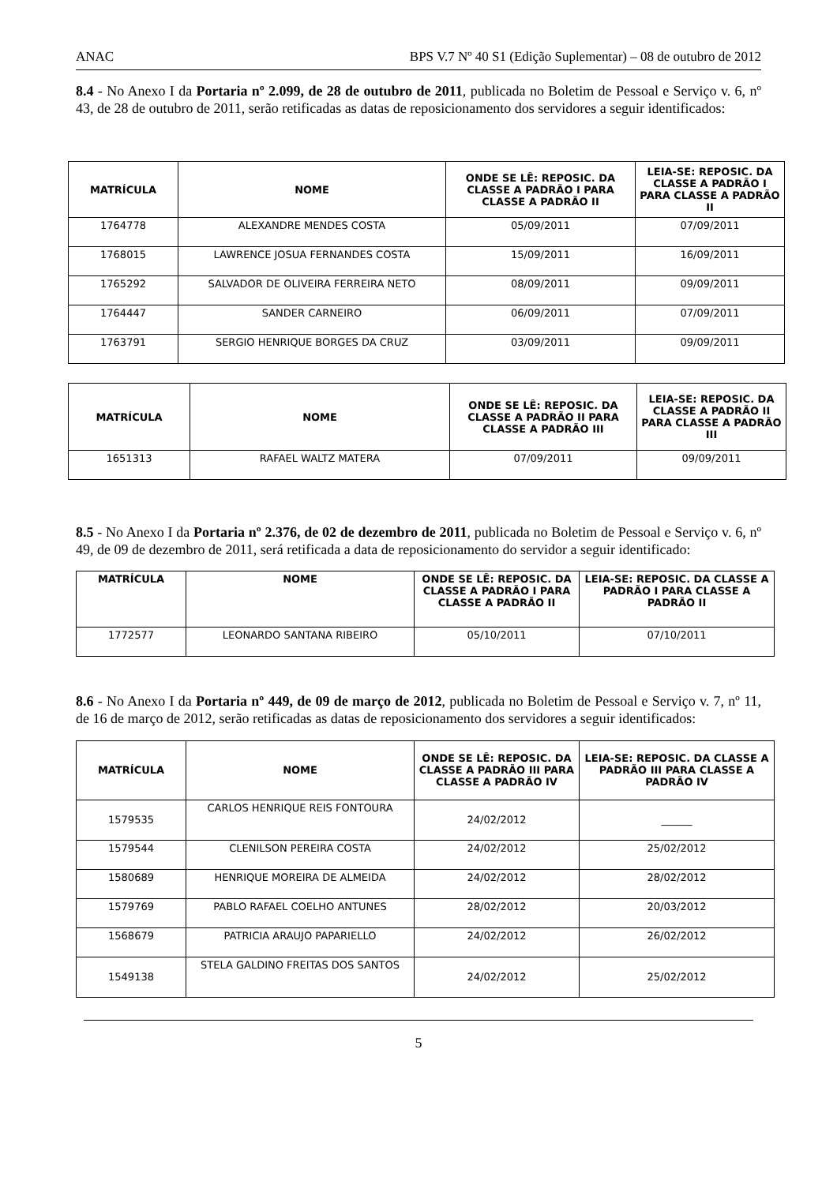ANAC BPS V.7 Nº 40 S1 (Edição Suplementar) – 08 de outubro de 2012
8.4 - No Anexo I da Portaria nº 2.099, de 28 de outubro de 2011, publicada no Boletim de Pessoal e Serviço v. 6, nº 43, de 28 de outubro de 2011, serão retificadas as datas de reposicionamento dos servidores a seguir identificados:
| MATRÍCULA | NOME | ONDE SE LÊ: REPOSIC. DA CLASSE A PADRÃO I PARA CLASSE A PADRÃO II | LEIA-SE: REPOSIC. DA CLASSE A PADRÃO I PARA CLASSE A PADRÃO II |
| --- | --- | --- | --- |
| 1764778 | ALEXANDRE MENDES COSTA | 05/09/2011 | 07/09/2011 |
| 1768015 | LAWRENCE JOSUA FERNANDES COSTA | 15/09/2011 | 16/09/2011 |
| 1765292 | SALVADOR DE OLIVEIRA FERREIRA NETO | 08/09/2011 | 09/09/2011 |
| 1764447 | SANDER CARNEIRO | 06/09/2011 | 07/09/2011 |
| 1763791 | SERGIO HENRIQUE BORGES DA CRUZ | 03/09/2011 | 09/09/2011 |
| MATRÍCULA | NOME | ONDE SE LÊ: REPOSIC. DA CLASSE A PADRÃO II PARA CLASSE A PADRÃO III | LEIA-SE: REPOSIC. DA CLASSE A PADRÃO II PARA CLASSE A PADRÃO III |
| --- | --- | --- | --- |
| 1651313 | RAFAEL WALTZ MATERA | 07/09/2011 | 09/09/2011 |
8.5 - No Anexo I da Portaria nº 2.376, de 02 de dezembro de 2011, publicada no Boletim de Pessoal e Serviço v. 6, nº 49, de 09 de dezembro de 2011, será retificada a data de reposicionamento do servidor a seguir identificado:
| MATRÍCULA | NOME | ONDE SE LÊ: REPOSIC. DA CLASSE A PADRÃO I PARA CLASSE A PADRÃO II | LEIA-SE: REPOSIC. DA CLASSE A PADRÃO I PARA CLASSE A PADRÃO II |
| --- | --- | --- | --- |
| 1772577 | LEONARDO SANTANA RIBEIRO | 05/10/2011 | 07/10/2011 |
8.6 - No Anexo I da Portaria nº 449, de 09 de março de 2012, publicada no Boletim de Pessoal e Serviço v. 7, nº 11, de 16 de março de 2012, serão retificadas as datas de reposicionamento dos servidores a seguir identificados:
| MATRÍCULA | NOME | ONDE SE LÊ: REPOSIC. DA CLASSE A PADRÃO III PARA CLASSE A PADRÃO IV | LEIA-SE: REPOSIC. DA CLASSE A PADRÃO III PARA CLASSE A PADRÃO IV |
| --- | --- | --- | --- |
| 1579535 | CARLOS HENRIQUE REIS FONTOURA | 24/02/2012 | ______ |
| 1579544 | CLENILSON PEREIRA COSTA | 24/02/2012 | 25/02/2012 |
| 1580689 | HENRIQUE MOREIRA DE ALMEIDA | 24/02/2012 | 28/02/2012 |
| 1579769 | PABLO RAFAEL COELHO ANTUNES | 28/02/2012 | 20/03/2012 |
| 1568679 | PATRICIA ARAUJO PAPARIELLO | 24/02/2012 | 26/02/2012 |
| 1549138 | STELA GALDINO FREITAS DOS SANTOS | 24/02/2012 | 25/02/2012 |
5